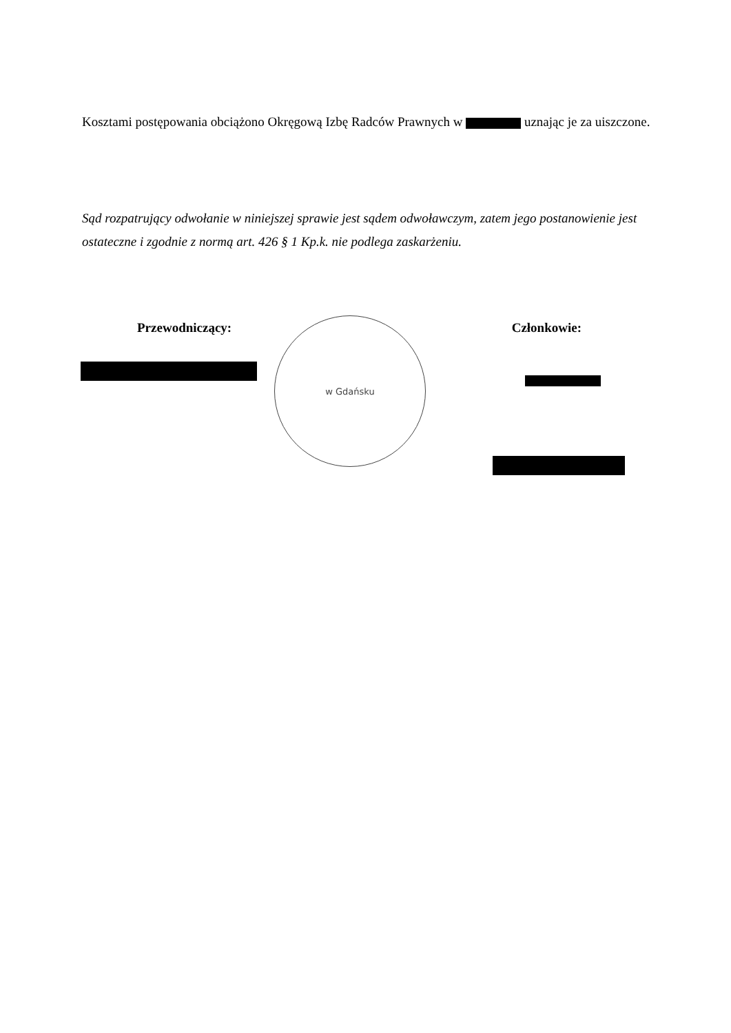Kosztami postępowania obciążono Okręgową Izbę Radców Prawnych w uznając je za uiszczone.
Sąd rozpatrujący odwołanie w niniejszej sprawie jest sądem odwoławczym, zatem jego postanowienie jest ostateczne i zgodnie z normą art. 426 § 1 Kp.k. nie podlega zaskarżeniu.
Przewodniczący: Członkowie: w Gdańsku